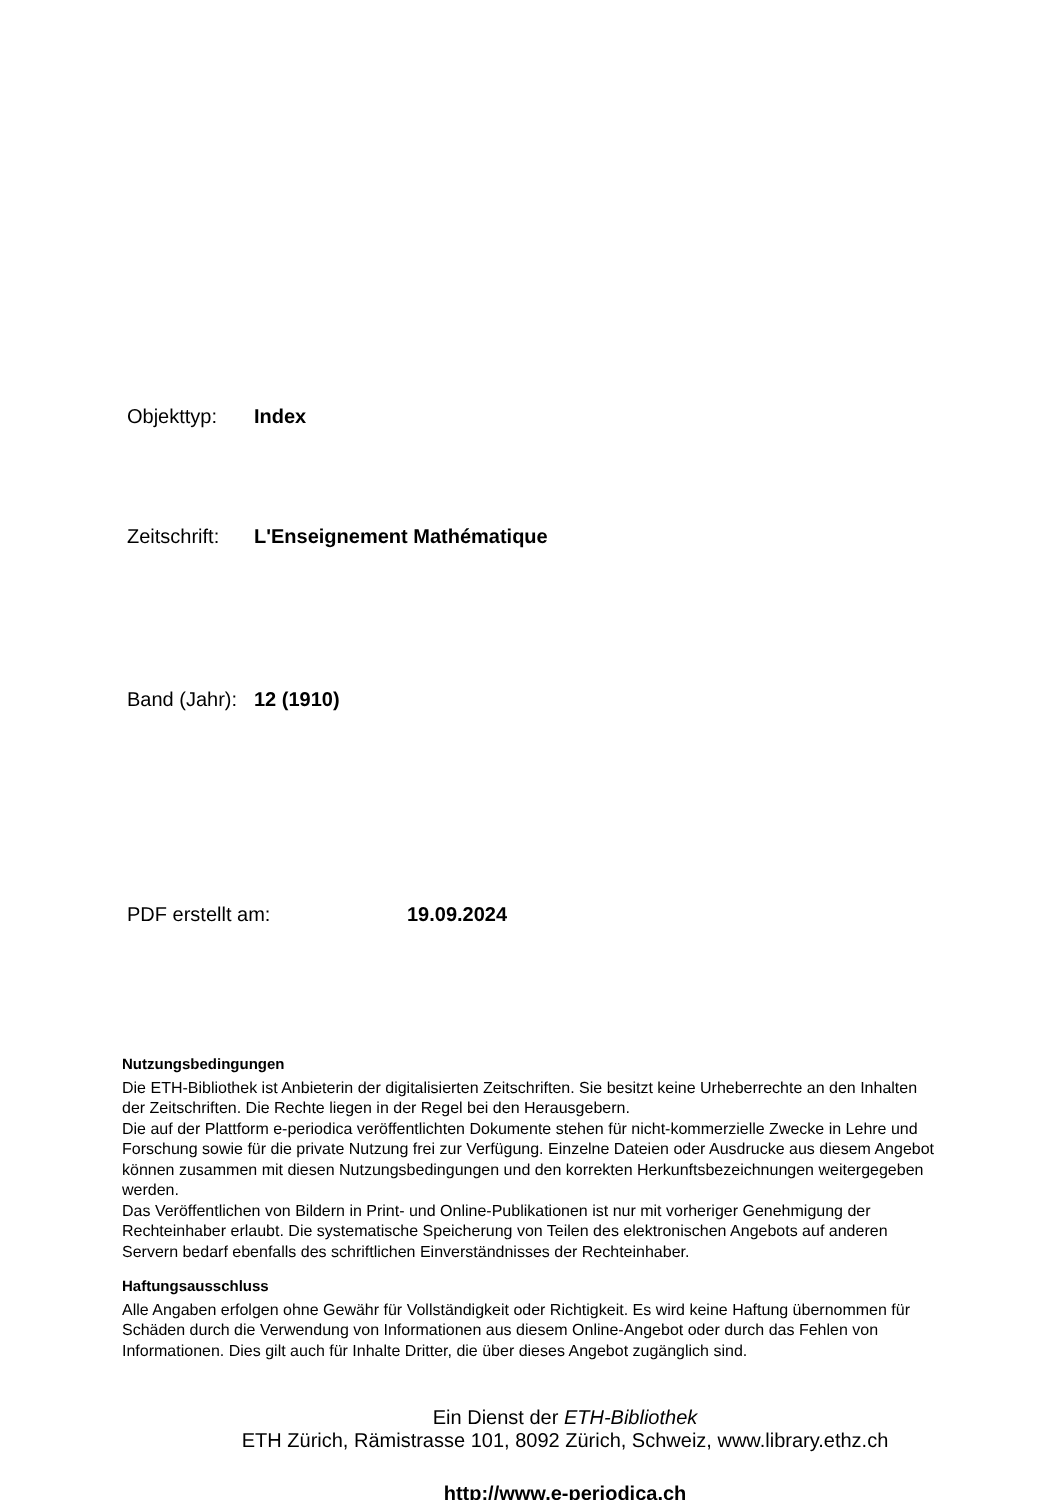Objekttyp: Index
Zeitschrift: L'Enseignement Mathématique
Band (Jahr): 12 (1910)
PDF erstellt am: 19.09.2024
Nutzungsbedingungen
Die ETH-Bibliothek ist Anbieterin der digitalisierten Zeitschriften. Sie besitzt keine Urheberrechte an den Inhalten der Zeitschriften. Die Rechte liegen in der Regel bei den Herausgebern.
Die auf der Plattform e-periodica veröffentlichten Dokumente stehen für nicht-kommerzielle Zwecke in Lehre und Forschung sowie für die private Nutzung frei zur Verfügung. Einzelne Dateien oder Ausdrucke aus diesem Angebot können zusammen mit diesen Nutzungsbedingungen und den korrekten Herkunftsbezeichnungen weitergegeben werden.
Das Veröffentlichen von Bildern in Print- und Online-Publikationen ist nur mit vorheriger Genehmigung der Rechteinhaber erlaubt. Die systematische Speicherung von Teilen des elektronischen Angebots auf anderen Servern bedarf ebenfalls des schriftlichen Einverständnisses der Rechteinhaber.
Haftungsausschluss
Alle Angaben erfolgen ohne Gewähr für Vollständigkeit oder Richtigkeit. Es wird keine Haftung übernommen für Schäden durch die Verwendung von Informationen aus diesem Online-Angebot oder durch das Fehlen von Informationen. Dies gilt auch für Inhalte Dritter, die über dieses Angebot zugänglich sind.
Ein Dienst der ETH-Bibliothek
ETH Zürich, Rämistrasse 101, 8092 Zürich, Schweiz, www.library.ethz.ch
http://www.e-periodica.ch